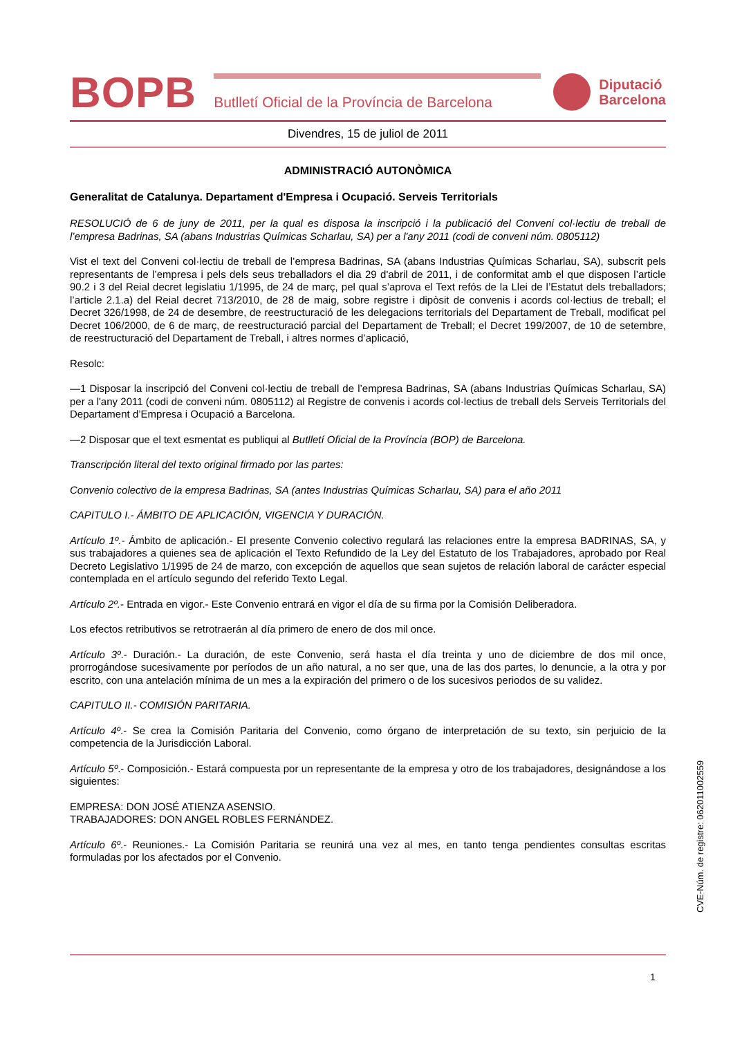BOPB
Butlletí Oficial de la Província de Barcelona
Diputació
Barcelona
Divendres, 15 de juliol de 2011
ADMINISTRACIÓ AUTONÒMICA
Generalitat de Catalunya. Departament d'Empresa i Ocupació. Serveis Territorials
RESOLUCIÓ de 6 de juny de 2011, per la qual es disposa la inscripció i la publicació del Conveni col·lectiu de treball de l’empresa Badrinas, SA (abans Industrias Químicas Scharlau, SA) per a l'any 2011 (codi de conveni núm. 0805112)
Vist el text del Conveni col·lectiu de treball de l’empresa Badrinas, SA (abans Industrias Químicas Scharlau, SA), subscrit pels representants de l’empresa i pels dels seus treballadors el dia 29 d'abril de 2011, i de conformitat amb el que disposen l’article 90.2 i 3 del Reial decret legislatiu 1/1995, de 24 de març, pel qual s’aprova el Text refós de la Llei de l’Estatut dels treballadors; l’article 2.1.a) del Reial decret 713/2010, de 28 de maig, sobre registre i dipòsit de convenis i acords col·lectius de treball; el Decret 326/1998, de 24 de desembre, de reestructuració de les delegacions territorials del Departament de Treball, modificat pel Decret 106/2000, de 6 de març, de reestructuració parcial del Departament de Treball; el Decret 199/2007, de 10 de setembre, de reestructuració del Departament de Treball, i altres normes d’aplicació,
Resolc:
—1 Disposar la inscripció del Conveni col·lectiu de treball de l’empresa Badrinas, SA (abans Industrias Químicas Scharlau, SA) per a l'any 2011 (codi de conveni núm. 0805112) al Registre de convenis i acords col·lectius de treball dels Serveis Territorials del Departament d’Empresa i Ocupació a Barcelona.
—2 Disposar que el text esmentat es publiqui al Butlletí Oficial de la Província (BOP) de Barcelona.
Transcripción literal del texto original firmado por las partes:
Convenio colectivo de la empresa Badrinas, SA (antes Industrias Químicas Scharlau, SA) para el año 2011
CAPITULO I.- ÁMBITO DE APLICACIÓN, VIGENCIA Y DURACIÓN.
Artículo 1º.- Ámbito de aplicación.- El presente Convenio colectivo regulará las relaciones entre la empresa BADRINAS, SA, y sus trabajadores a quienes sea de aplicación el Texto Refundido de la Ley del Estatuto de los Trabajadores, aprobado por Real Decreto Legislativo 1/1995 de 24 de marzo, con excepción de aquellos que sean sujetos de relación laboral de carácter especial contemplada en el artículo segundo del referido Texto Legal.
Artículo 2º.- Entrada en vigor.- Este Convenio entrará en vigor el día de su firma por la Comisión Deliberadora.
Los efectos retributivos se retrotraerán al día primero de enero de dos mil once.
Artículo 3º.- Duración.- La duración, de este Convenio, será hasta el día treinta y uno de diciembre de dos mil once, prorrogándose sucesivamente por períodos de un año natural, a no ser que, una de las dos partes, lo denuncie, a la otra y por escrito, con una antelación mínima de un mes a la expiración del primero o de los sucesivos periodos de su validez.
CAPITULO II.- COMISIÓN PARITARIA.
Artículo 4º.- Se crea la Comisión Paritaria del Convenio, como órgano de interpretación de su texto, sin perjuicio de la competencia de la Jurisdicción Laboral.
Artículo 5º.- Composición.- Estará compuesta por un representante de la empresa y otro de los trabajadores, designándose a los siguientes:
EMPRESA: DON JOSÉ ATIENZA ASENSIO.
TRABAJADORES: DON ANGEL ROBLES FERNÁNDEZ.
Artículo 6º.- Reuniones.- La Comisión Paritaria se reunirá una vez al mes, en tanto tenga pendientes consultas escritas formuladas por los afectados por el Convenio.
CVE-Núm. de registre: 062011002559
1